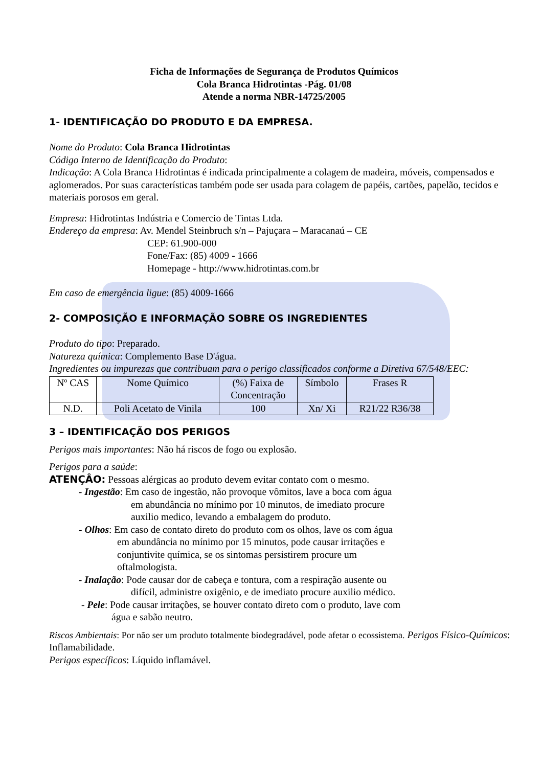Ficha de Informações de Segurança de Produtos Químicos
Cola Branca Hidrotintas -Pág. 01/08
Atende a norma NBR-14725/2005
1- IDENTIFICAÇÃO DO PRODUTO E DA EMPRESA.
Nome do Produto: Cola Branca Hidrotintas
Código Interno de Identificação do Produto:
Indicação: A Cola Branca Hidrotintas é indicada principalmente a colagem de madeira, móveis, compensados e aglomerados. Por suas características também pode ser usada para colagem de papéis, cartões, papelão, tecidos e materiais porosos em geral.
Empresa: Hidrotintas Indústria e Comercio de Tintas Ltda.
Endereço da empresa: Av. Mendel Steinbruch s/n – Pajuçara – Maracanaú – CE
CEP: 61.900-000
Fone/Fax: (85) 4009 - 1666
Homepage - http://www.hidrotintas.com.br
Em caso de emergência ligue: (85) 4009-1666
2- COMPOSIÇÃO E INFORMAÇÃO SOBRE OS INGREDIENTES
Produto do tipo: Preparado.
Natureza química: Complemento Base D'água.
Ingredientes ou impurezas que contribuam para o perigo classificados conforme a Diretiva 67/548/EEC:
| Nº CAS | Nome Químico | (%) Faixa de Concentração | Símbolo | Frases R |
| --- | --- | --- | --- | --- |
| N.D. | Poli Acetato de Vinila | 100 | Xn/ Xi | R21/22 R36/38 |
3 – IDENTIFICAÇÃO DOS PERIGOS
Perigos mais importantes: Não há riscos de fogo ou explosão.
Perigos para a saúde:
ATENÇÂO: Pessoas alérgicas ao produto devem evitar contato com o mesmo.
- Ingestão: Em caso de ingestão, não provoque vômitos, lave a boca com água
em abundância no mínimo por 10 minutos, de imediato procure
auxilio medico, levando a embalagem do produto.
- Olhos: Em caso de contato direto do produto com os olhos, lave os com água
em abundância no mínimo por 15 minutos, pode causar irritações e
conjuntivite química, se os sintomas persistirem procure um
oftalmologista.
- Inalação: Pode causar dor de cabeça e tontura, com a respiração ausente ou
difícil, administre oxigênio, e de imediato procure auxilio médico.
- Pele: Pode causar irritações, se houver contato direto com o produto, lave com
água e sabão neutro.
Riscos Ambientais: Por não ser um produto totalmente biodegradável, pode afetar o ecossistema. Perigos Físico-Químicos: Inflamabilidade.
Perigos específicos: Líquido inflamável.